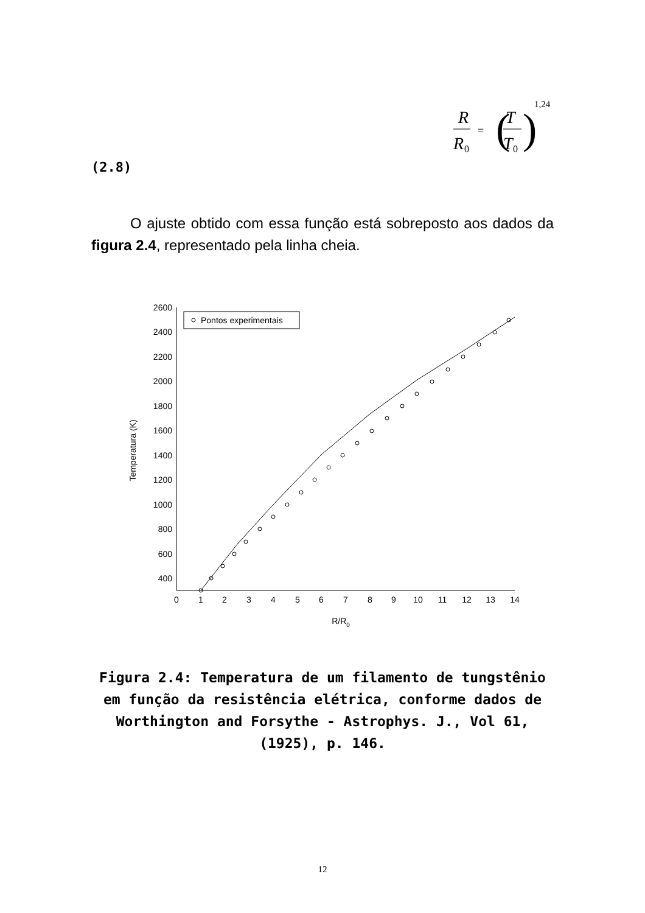R
R
0
=
(
T
T
0
)
1,24
(2.8)
O ajuste obtido com essa função está sobreposto aos dados da figura 2.4, representado pela linha cheia.
Pontos experimentais
2600
2400
2200
2000
1800
1600
1400
1200
1000
800
600
400
0
1
2
3
4
5
6
7
8
9
10
11
12
13
14
R/R0
Temperatura (K)
Figura 2.4: Temperatura de um filamento de tungstênio em função da resistência elétrica, conforme dados de Worthington and Forsythe - Astrophys. J., Vol 61, (1925), p. 146.
12